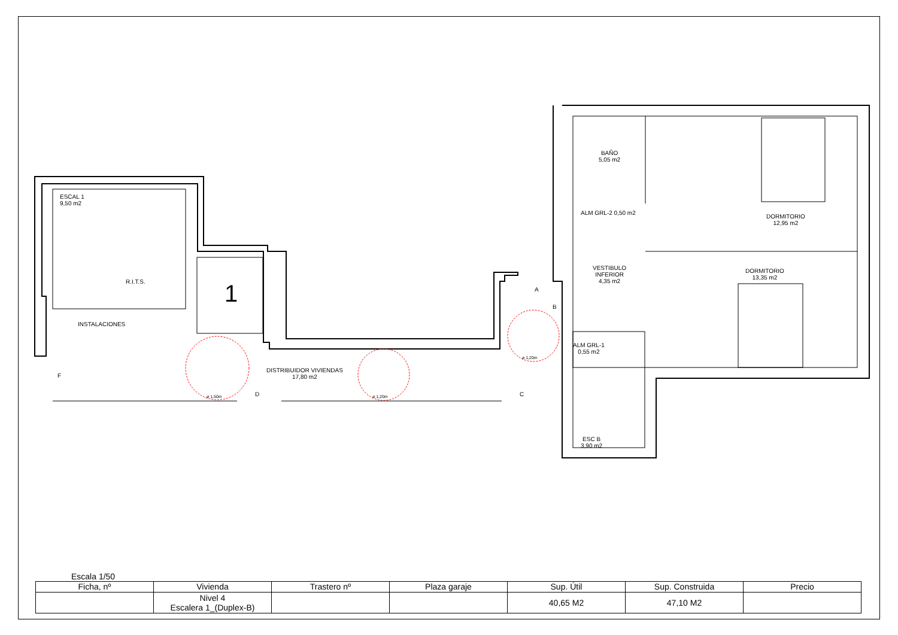ESCAL 1
9,50 m2
INSTALACIONES
R.I.T.S. 1
DISTRIBUIDOR VIVIENDAS
17,80 m2
BAÑO
5,05 m2
ALM GRL-2 0,50 m2
VESTIBULO
INFERIOR
4,35 m2
DORMITORIO
12,95 m2
DORMITORIO
13,35 m2
ALM GRL-1
0,55 m2
ESC B
3,90 m2
A
B
C
D
F
ø 1,50m ø 1,20m
ø 1,20m
Escala 1/50
| Ficha, nº | Vivienda | Trastero nº | Plaza garaje | Sup. Útil | Sup. Construida | Precio |
| --- | --- | --- | --- | --- | --- | --- |
| | Nivel 4 Escalera 1_(Duplex-B) | | | 40,65 M2 | 47,10 M2 | |